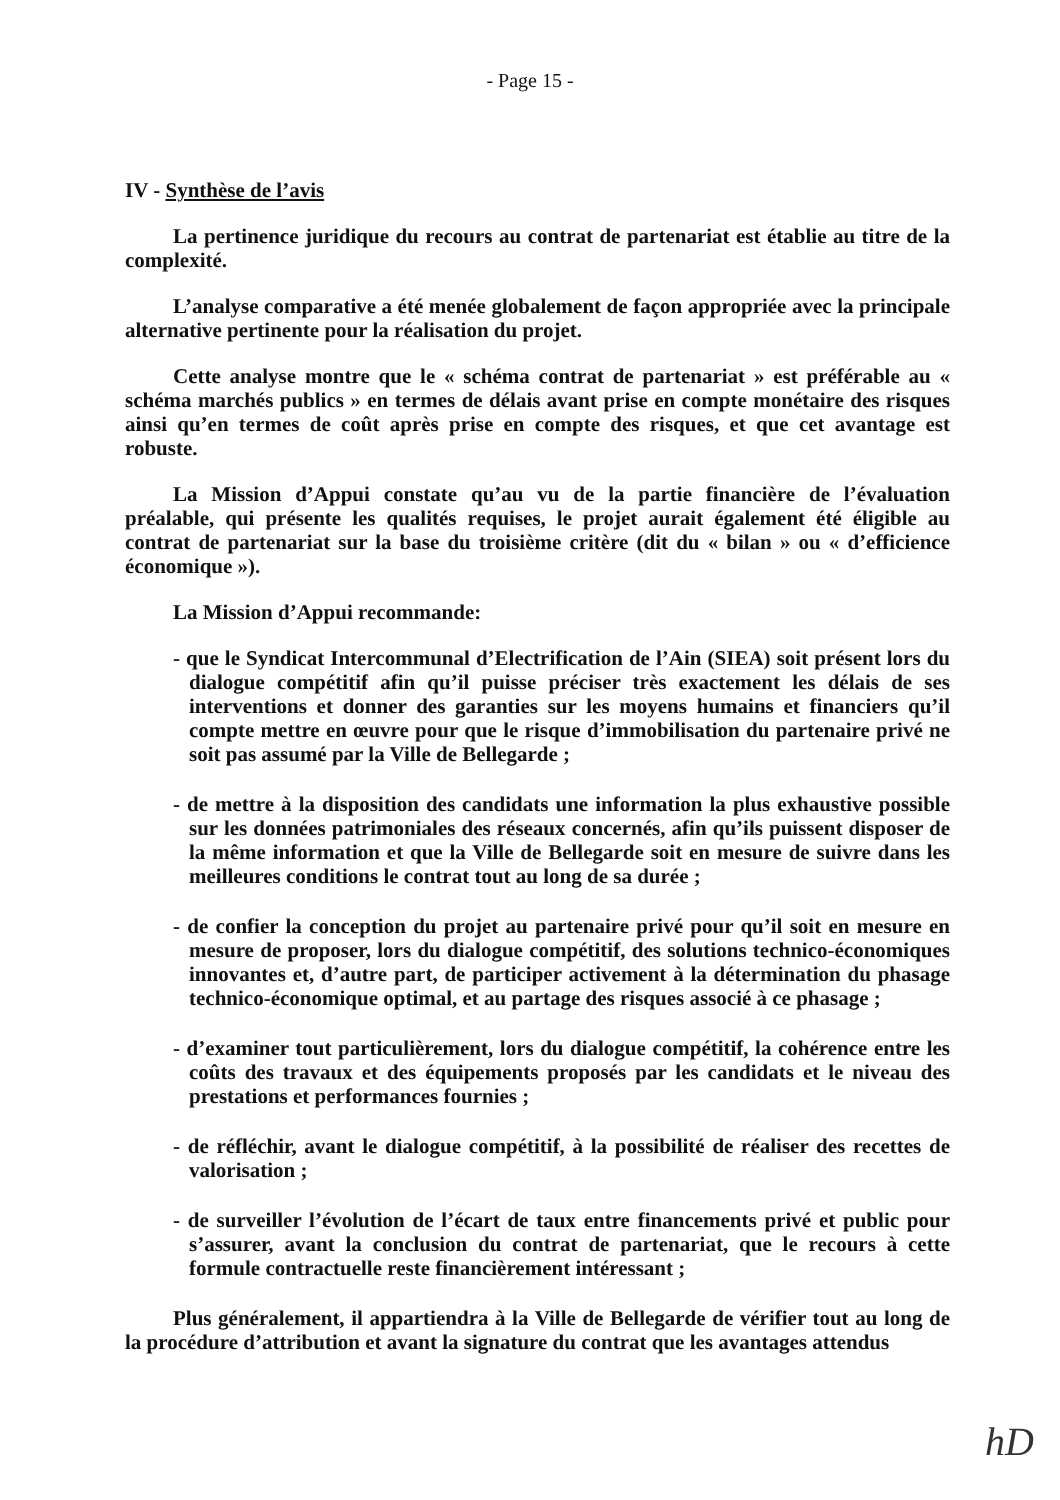- Page 15 -
IV - Synthèse de l’avis
La pertinence juridique du recours au contrat de partenariat est établie au titre de la complexité.
L’analyse comparative a été menée globalement de façon appropriée avec la principale alternative pertinente pour la réalisation du projet.
Cette analyse montre que le « schéma contrat de partenariat » est préférable au « schéma marchés publics » en termes de délais avant prise en compte monétaire des risques ainsi qu’en termes de coût après prise en compte des risques, et que cet avantage est robuste.
La Mission d’Appui constate qu’au vu de la partie financière de l’évaluation préalable, qui présente les qualités requises, le projet aurait également été éligible au contrat de partenariat sur la base du troisième critère (dit du « bilan » ou « d’efficience économique »).
La Mission d’Appui recommande:
- que le Syndicat Intercommunal d’Electrification de l’Ain (SIEA) soit présent lors du dialogue compétitif afin qu’il puisse préciser très exactement les délais de ses interventions et donner des garanties sur les moyens humains et financiers qu’il compte mettre en œuvre pour que le risque d’immobilisation du partenaire privé ne soit pas assumé par la Ville de Bellegarde ;
- de mettre à la disposition des candidats une information la plus exhaustive possible sur les données patrimoniales des réseaux concernés, afin qu’ils puissent disposer de la même information et que la Ville de Bellegarde soit en mesure de suivre dans les meilleures conditions le contrat tout au long de sa durée ;
- de confier la conception du projet au partenaire privé pour qu’il soit en mesure en mesure de proposer, lors du dialogue compétitif, des solutions technico-économiques innovantes et, d’autre part, de participer activement à la détermination du phasage technico-économique optimal, et au partage des risques associé à ce phasage ;
- d’examiner tout particulièrement, lors du dialogue compétitif, la cohérence entre les coûts des travaux et des équipements proposés par les candidats et le niveau des prestations et performances fournies ;
- de réfléchir, avant le dialogue compétitif, à la possibilité de réaliser des recettes de valorisation ;
- de surveiller l’évolution de l’écart de taux entre financements privé et public pour s’assurer, avant la conclusion du contrat de partenariat, que le recours à cette formule contractuelle reste financièrement intéressant ;
Plus généralement, il appartiendra à la Ville de Bellegarde de vérifier tout au long de la procédure d’attribution et avant la signature du contrat que les avantages attendus
hD